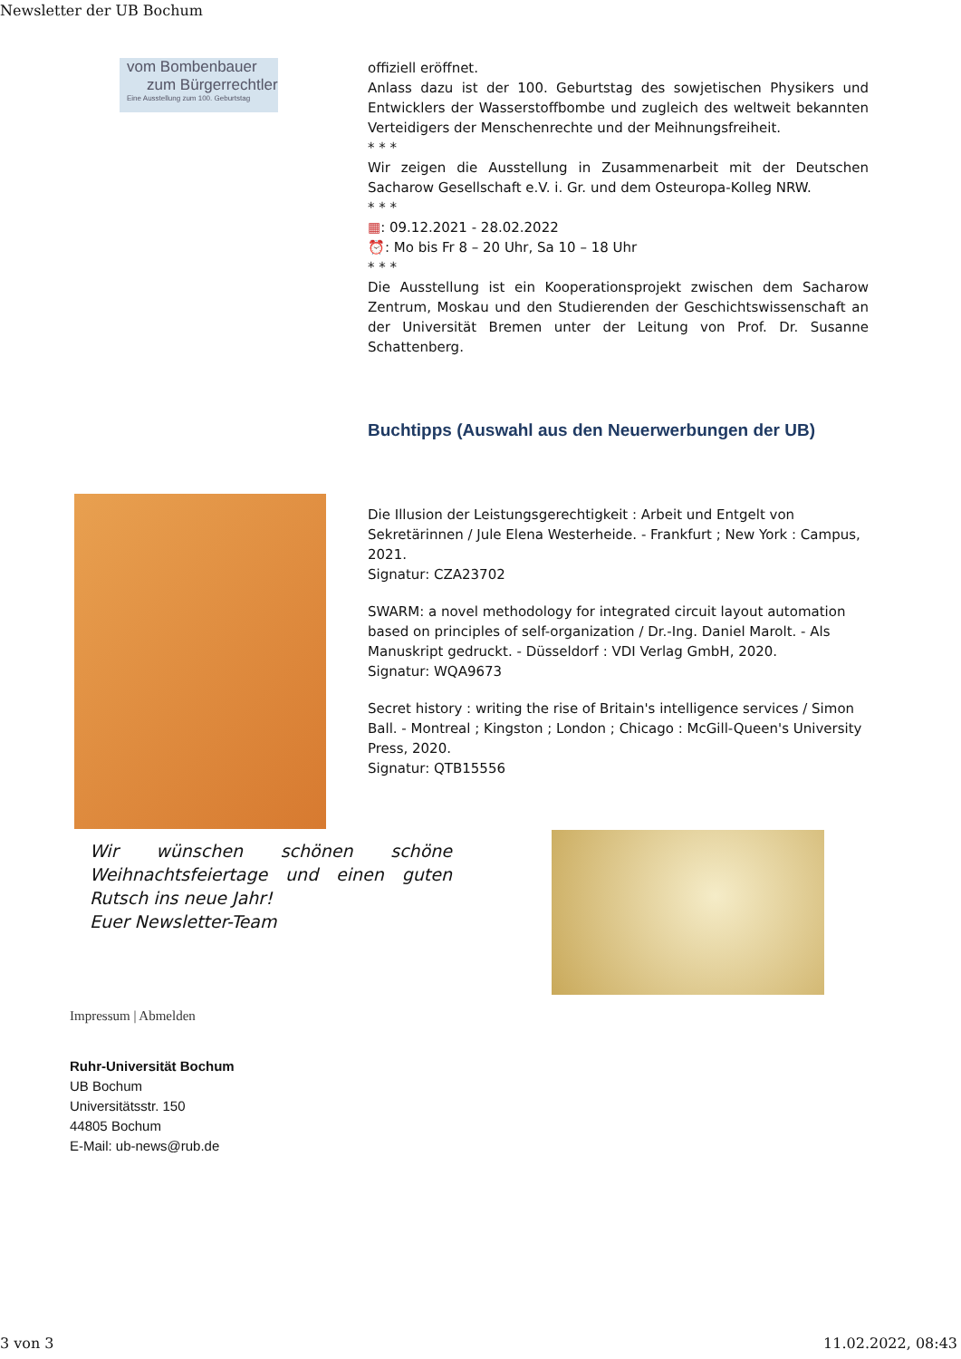Newsletter der UB Bochum
vom Bombenbauer
zum Bürgerrechtler
Eine Ausstellung zum 100. Geburtstag
offiziell eröffnet.
Anlass dazu ist der 100. Geburtstag des sowjetischen Physikers und Entwicklers der Wasserstoffbombe und zugleich des weltweit bekannten Verteidigers der Menschenrechte und der Meihnungsfreiheit.
* * *
Wir zeigen die Ausstellung in Zusammenarbeit mit der Deutschen Sacharow Gesellschaft e.V. i. Gr. und dem Osteuropa-Kolleg NRW.
* * *
▦: 09.12.2021 - 28.02.2022
⏰: Mo bis Fr 8 – 20 Uhr, Sa 10 – 18 Uhr
* * *
Die Ausstellung ist ein Kooperationsprojekt zwischen dem Sacharow Zentrum, Moskau und den Studierenden der Geschichtswissenschaft an der Universität Bremen unter der Leitung von Prof. Dr. Susanne Schattenberg.
Buchtipps (Auswahl aus den Neuerwerbungen der UB)
Die Illusion der Leistungsgerechtigkeit : Arbeit und Entgelt von Sekretärinnen / Jule Elena Westerheide. - Frankfurt ; New York : Campus, 2021.
Signatur: CZA23702
SWARM: a novel methodology for integrated circuit layout automation based on principles of self-organization / Dr.-Ing. Daniel Marolt. - Als Manuskript gedruckt. - Düsseldorf : VDI Verlag GmbH, 2020.
Signatur: WQA9673
Secret history : writing the rise of Britain's intelligence services / Simon Ball. - Montreal ; Kingston ; London ; Chicago : McGill-Queen's University Press, 2020.
Signatur: QTB15556
Wir wünschen schönen schöne Weihnachtsfeiertage und einen guten Rutsch ins neue Jahr!
Euer Newsletter-Team
Impressum | Abmelden
Ruhr-Universität Bochum
UB Bochum
Universitätsstr. 150
44805 Bochum
E-Mail: ub-news@rub.de
3 von 3 11.02.2022, 08:43